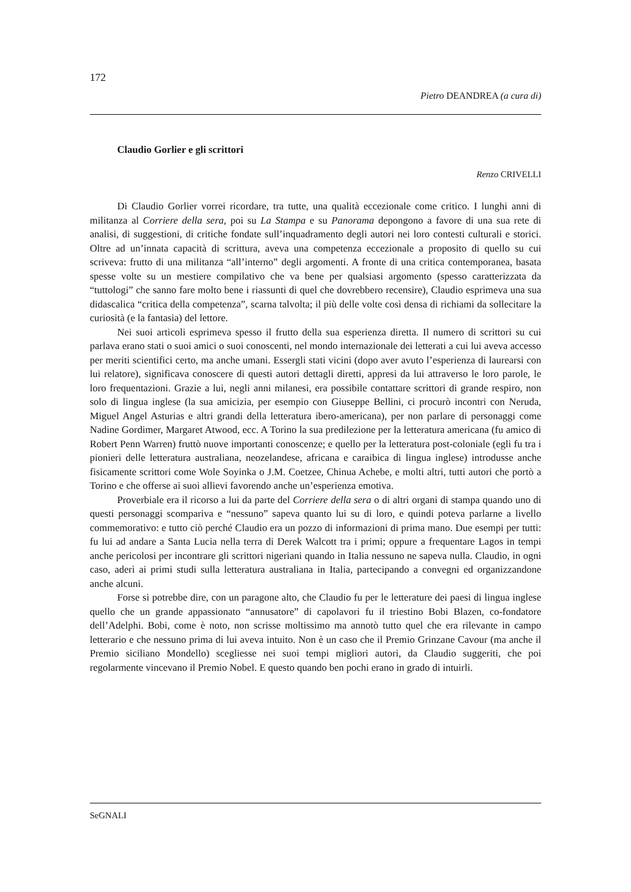172
Pietro DEANDREA (a cura di)
Claudio Gorlier e gli scrittori
Renzo CRIVELLI
Di Claudio Gorlier vorrei ricordare, tra tutte, una qualità eccezionale come critico. I lunghi anni di militanza al Corriere della sera, poi su La Stampa e su Panorama depongono a favore di una sua rete di analisi, di suggestioni, di critiche fondate sull’inquadramento degli autori nei loro contesti culturali e storici. Oltre ad un’innata capacità di scrittura, aveva una competenza eccezionale a proposito di quello su cui scriveva: frutto di una militanza “all’interno” degli argomenti. A fronte di una critica contemporanea, basata spesse volte su un mestiere compilativo che va bene per qualsiasi argomento (spesso caratterizzata da “tuttologi” che sanno fare molto bene i riassunti di quel che dovrebbero recensire), Claudio esprimeva una sua didascalica “critica della competenza”, scarna talvolta; il più delle volte così densa di richiami da sollecitare la curiosità (e la fantasia) del lettore.
Nei suoi articoli esprimeva spesso il frutto della sua esperienza diretta. Il numero di scrittori su cui parlava erano stati o suoi amici o suoi conoscenti, nel mondo internazionale dei letterati a cui lui aveva accesso per meriti scientifici certo, ma anche umani. Essergli stati vicini (dopo aver avuto l’esperienza di laurearsi con lui relatore), significava conoscere di questi autori dettagli diretti, appresi da lui attraverso le loro parole, le loro frequentazioni. Grazie a lui, negli anni milanesi, era possibile contattare scrittori di grande respiro, non solo di lingua inglese (la sua amicizia, per esempio con Giuseppe Bellini, ci procurò incontri con Neruda, Miguel Angel Asturias e altri grandi della letteratura ibero-americana), per non parlare di personaggi come Nadine Gordimer, Margaret Atwood, ecc. A Torino la sua predilezione per la letteratura americana (fu amico di Robert Penn Warren) fruttò nuove importanti conoscenze; e quello per la letteratura post-coloniale (egli fu tra i pionieri delle letteratura australiana, neozelandese, africana e caraibica di lingua inglese) introdusse anche fisicamente scrittori come Wole Soyinka o J.M. Coetzee, Chinua Achebe, e molti altri, tutti autori che portò a Torino e che offerse ai suoi allievi favorendo anche un’esperienza emotiva.
Proverbiale era il ricorso a lui da parte del Corriere della sera o di altri organi di stampa quando uno di questi personaggi scompariva e “nessuno” sapeva quanto lui su di loro, e quindi poteva parlarne a livello commemorativo: e tutto ciò perché Claudio era un pozzo di informazioni di prima mano. Due esempi per tutti: fu lui ad andare a Santa Lucia nella terra di Derek Walcott tra i primi; oppure a frequentare Lagos in tempi anche pericolosi per incontrare gli scrittori nigeriani quando in Italia nessuno ne sapeva nulla. Claudio, in ogni caso, aderì ai primi studi sulla letteratura australiana in Italia, partecipando a convegni ed organizzandone anche alcuni.
Forse si potrebbe dire, con un paragone alto, che Claudio fu per le letterature dei paesi di lingua inglese quello che un grande appassionato “annusatore” di capolavori fu il triestino Bobi Blazen, co-fondatore dell’Adelphi. Bobi, come è noto, non scrisse moltissimo ma annotò tutto quel che era rilevante in campo letterario e che nessuno prima di lui aveva intuito. Non è un caso che il Premio Grinzane Cavour (ma anche il Premio siciliano Mondello) scegliesse nei suoi tempi migliori autori, da Claudio suggeriti, che poi regolarmente vincevano il Premio Nobel. E questo quando ben pochi erano in grado di intuirli.
SeGNALI